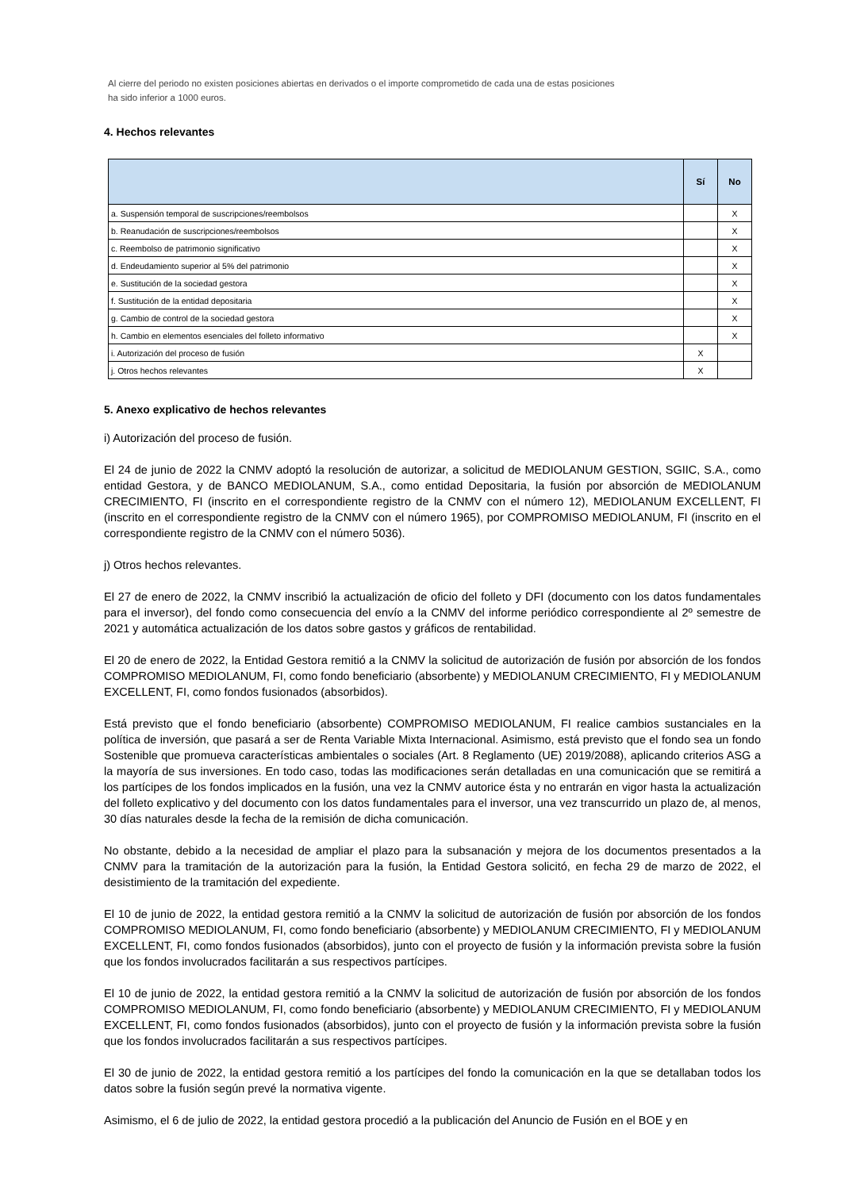Al cierre del periodo no existen posiciones abiertas en derivados o el importe comprometido de cada una de estas posiciones
ha sido inferior a 1000 euros.
4. Hechos relevantes
| | Sí | No |
| --- | --- | --- |
| a. Suspensión temporal de suscripciones/reembolsos | | X |
| b. Reanudación de suscripciones/reembolsos | | X |
| c. Reembolso de patrimonio significativo | | X |
| d. Endeudamiento superior al 5% del patrimonio | | X |
| e. Sustitución de la sociedad gestora | | X |
| f. Sustitución de la entidad depositaria | | X |
| g. Cambio de control de la sociedad gestora | | X |
| h. Cambio en elementos esenciales del folleto informativo | | X |
| i. Autorización del proceso de fusión | X | |
| j. Otros hechos relevantes | X | |
5. Anexo explicativo de hechos relevantes
i) Autorización del proceso de fusión.
El 24 de junio de 2022 la CNMV adoptó la resolución de autorizar, a solicitud de MEDIOLANUM GESTION, SGIIC, S.A., como entidad Gestora, y de BANCO MEDIOLANUM, S.A., como entidad Depositaria, la fusión por absorción de MEDIOLANUM CRECIMIENTO, FI (inscrito en el correspondiente registro de la CNMV con el número 12), MEDIOLANUM EXCELLENT, FI (inscrito en el correspondiente registro de la CNMV con el número 1965), por COMPROMISO MEDIOLANUM, FI (inscrito en el correspondiente registro de la CNMV con el número 5036).
j) Otros hechos relevantes.
El 27 de enero de 2022, la CNMV inscribió la actualización de oficio del folleto y DFI (documento con los datos fundamentales para el inversor), del fondo como consecuencia del envío a la CNMV del informe periódico correspondiente al 2º semestre de 2021 y automática actualización de los datos sobre gastos y gráficos de rentabilidad.
El 20 de enero de 2022, la Entidad Gestora remitió a la CNMV la solicitud de autorización de fusión por absorción de los fondos COMPROMISO MEDIOLANUM, FI, como fondo beneficiario (absorbente) y MEDIOLANUM CRECIMIENTO, FI y MEDIOLANUM EXCELLENT, FI, como fondos fusionados (absorbidos).
Está previsto que el fondo beneficiario (absorbente) COMPROMISO MEDIOLANUM, FI realice cambios sustanciales en la política de inversión, que pasará a ser de Renta Variable Mixta Internacional. Asimismo, está previsto que el fondo sea un fondo Sostenible que promueva características ambientales o sociales (Art. 8 Reglamento (UE) 2019/2088), aplicando criterios ASG a la mayoría de sus inversiones. En todo caso, todas las modificaciones serán detalladas en una comunicación que se remitirá a los partícipes de los fondos implicados en la fusión, una vez la CNMV autorice ésta y no entrarán en vigor hasta la actualización del folleto explicativo y del documento con los datos fundamentales para el inversor, una vez transcurrido un plazo de, al menos, 30 días naturales desde la fecha de la remisión de dicha comunicación.
No obstante, debido a la necesidad de ampliar el plazo para la subsanación y mejora de los documentos presentados a la CNMV para la tramitación de la autorización para la fusión, la Entidad Gestora solicitó, en fecha 29 de marzo de 2022, el desistimiento de la tramitación del expediente.
El 10 de junio de 2022, la entidad gestora remitió a la CNMV la solicitud de autorización de fusión por absorción de los fondos COMPROMISO MEDIOLANUM, FI, como fondo beneficiario (absorbente) y MEDIOLANUM CRECIMIENTO, FI y MEDIOLANUM EXCELLENT, FI, como fondos fusionados (absorbidos), junto con el proyecto de fusión y la información prevista sobre la fusión que los fondos involucrados facilitarán a sus respectivos partícipes.
El 10 de junio de 2022, la entidad gestora remitió a la CNMV la solicitud de autorización de fusión por absorción de los fondos COMPROMISO MEDIOLANUM, FI, como fondo beneficiario (absorbente) y MEDIOLANUM CRECIMIENTO, FI y MEDIOLANUM EXCELLENT, FI, como fondos fusionados (absorbidos), junto con el proyecto de fusión y la información prevista sobre la fusión que los fondos involucrados facilitarán a sus respectivos partícipes.
El 30 de junio de 2022, la entidad gestora remitió a los partícipes del fondo la comunicación en la que se detallaban todos los datos sobre la fusión según prevé la normativa vigente.
Asimismo, el 6 de julio de 2022, la entidad gestora procedió a la publicación del Anuncio de Fusión en el BOE y en